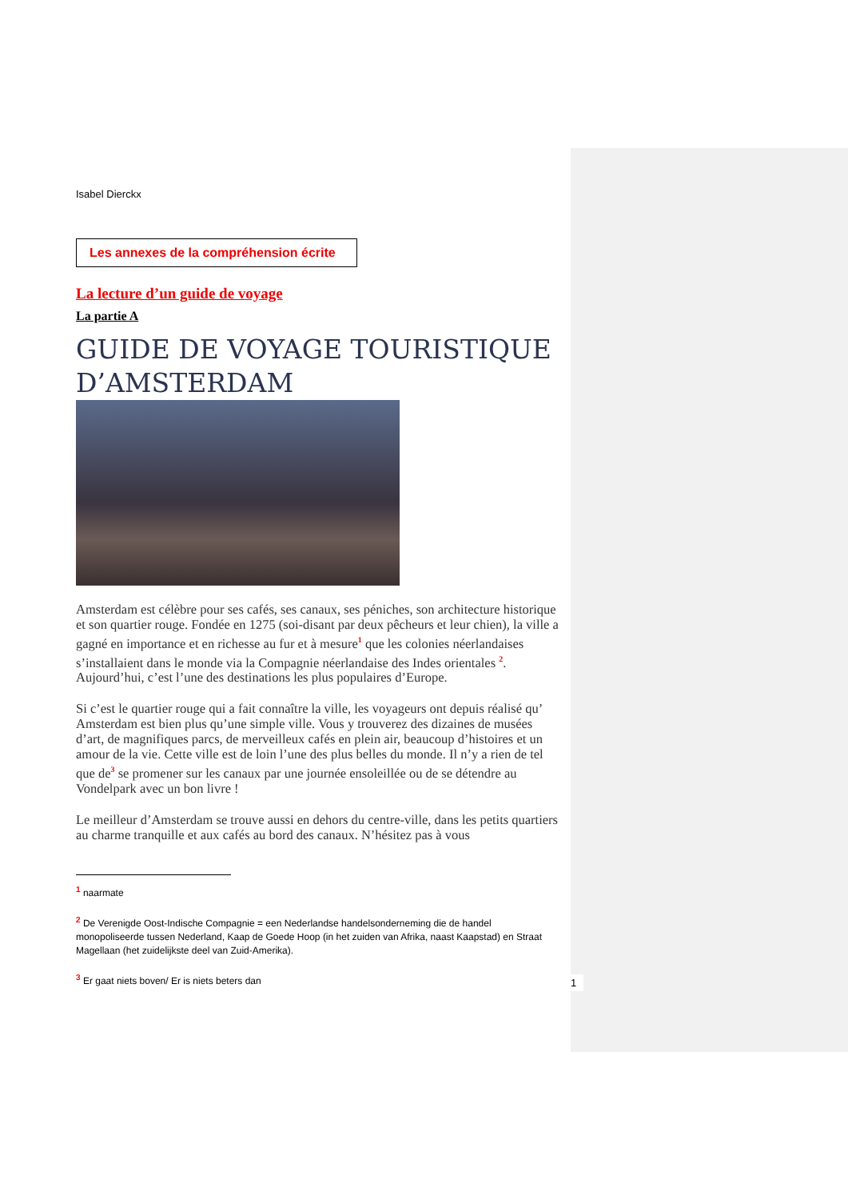Isabel Dierckx
Les annexes de la compréhension écrite
La lecture d’un guide de voyage
La partie A
GUIDE DE VOYAGE TOURISTIQUE D’AMSTERDAM
Amsterdam est célèbre pour ses cafés, ses canaux, ses péniches, son architecture historique et son quartier rouge. Fondée en 1275 (soi-disant par deux pêcheurs et leur chien), la ville a gagné en importance et en richesse au fur et à mesure<sup>1</sup> que les colonies néerlandaises s’installaient dans le monde via la Compagnie néerlandaise des Indes orientales <sup>2</sup>. Aujourd’hui, c’est l’une des destinations les plus populaires d’Europe.
Si c’est le quartier rouge qui a fait connaître la ville, les voyageurs ont depuis réalisé qu’ Amsterdam est bien plus qu’une simple ville. Vous y trouverez des dizaines de musées d’art, de magnifiques parcs, de merveilleux cafés en plein air, beaucoup d’histoires et un amour de la vie. Cette ville est de loin l’une des plus belles du monde. Il n’y a rien de tel que de<sup>3</sup> se promener sur les canaux par une journée ensoleillée ou de se détendre au Vondelpark avec un bon livre !
Le meilleur d’Amsterdam se trouve aussi en dehors du centre-ville, dans les petits quartiers au charme tranquille et aux cafés au bord des canaux. N’hésitez pas à vous
<sup>1</sup> naarmate
<sup>2</sup> De Verenigde Oost-Indische Compagnie = een Nederlandse handelsonderneming die de handel monopoliseerde tussen Nederland, Kaap de Goede Hoop (in het zuiden van Afrika, naast Kaapstad) en Straat Magellaan (het zuidelijkste deel van Zuid-Amerika).
<sup>3</sup> Er gaat niets boven/ Er is niets beters dan
1